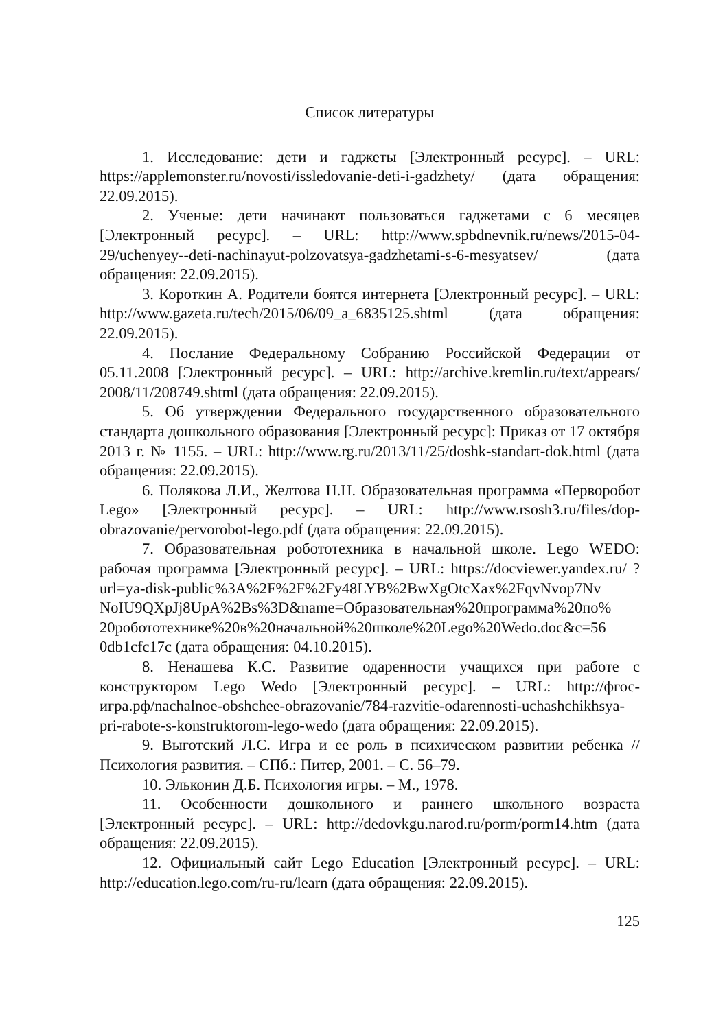Список литературы
1. Исследование: дети и гаджеты [Электронный ресурс]. – URL: https://applemonster.ru/novosti/issledovanie-deti-i-gadzhety/ (дата обращения: 22.09.2015).
2. Ученые: дети начинают пользоваться гаджетами с 6 месяцев [Электронный ресурс]. – URL: http://www.spbdnevnik.ru/news/2015-04-29/uchenyey--deti-nachinayut-polzovatsya-gadzhetami-s-6-mesyatsev/ (дата обращения: 22.09.2015).
3. Короткин А. Родители боятся интернета [Электронный ресурс]. – URL: http://www.gazeta.ru/tech/2015/06/09_a_6835125.shtml (дата обращения: 22.09.2015).
4. Послание Федеральному Собранию Российской Федерации от 05.11.2008 [Электронный ресурс]. – URL: http://archive.kremlin.ru/text/appears/ 2008/11/208749.shtml (дата обращения: 22.09.2015).
5. Об утверждении Федерального государственного образовательного стандарта дошкольного образования [Электронный ресурс]: Приказ от 17 октября 2013 г. № 1155. – URL: http://www.rg.ru/2013/11/25/doshk-standart-dok.html (дата обращения: 22.09.2015).
6. Полякова Л.И., Желтова Н.Н. Образовательная программа «Перворобот Lego» [Электронный ресурс]. – URL: http://www.rsosh3.ru/files/dop-obrazovanie/pervorobot-lego.pdf (дата обращения: 22.09.2015).
7. Образовательная робототехника в начальной школе. Lego WEDO: рабочая программа [Электронный ресурс]. – URL: https://docviewer.yandex.ru/ ?url=ya-disk-public%3A%2F%2F%2Fy48LYB%2BwXgOtcXax%2FqvNvop7Nv NoIU9QXpJj8UpA%2Bs%3D&name=Образовательная%20программа%20по% 20робототехнике%20в%20начальной%20школе%20Lego%20Wedo.doc&c=56 0db1cfc17c (дата обращения: 04.10.2015).
8. Ненашева К.С. Развитие одаренности учащихся при работе с конструктором Lego Wedo [Электронный ресурс]. – URL: http://фгос-игра.рф/nachalnoe-obshchee-obrazovanie/784-razvitie-odarennosti-uchashchikhsya-pri-rabote-s-konstruktorom-lego-wedo (дата обращения: 22.09.2015).
9. Выготский Л.С. Игра и ее роль в психическом развитии ребенка // Психология развития. – СПб.: Питер, 2001. – С. 56–79.
10. Эльконин Д.Б. Психология игры. – М., 1978.
11. Особенности дошкольного и раннего школьного возраста [Электронный ресурс]. – URL: http://dedovkgu.narod.ru/porm/porm14.htm (дата обращения: 22.09.2015).
12. Официальный сайт Lego Education [Электронный ресурс]. – URL: http://education.lego.com/ru-ru/learn (дата обращения: 22.09.2015).
125